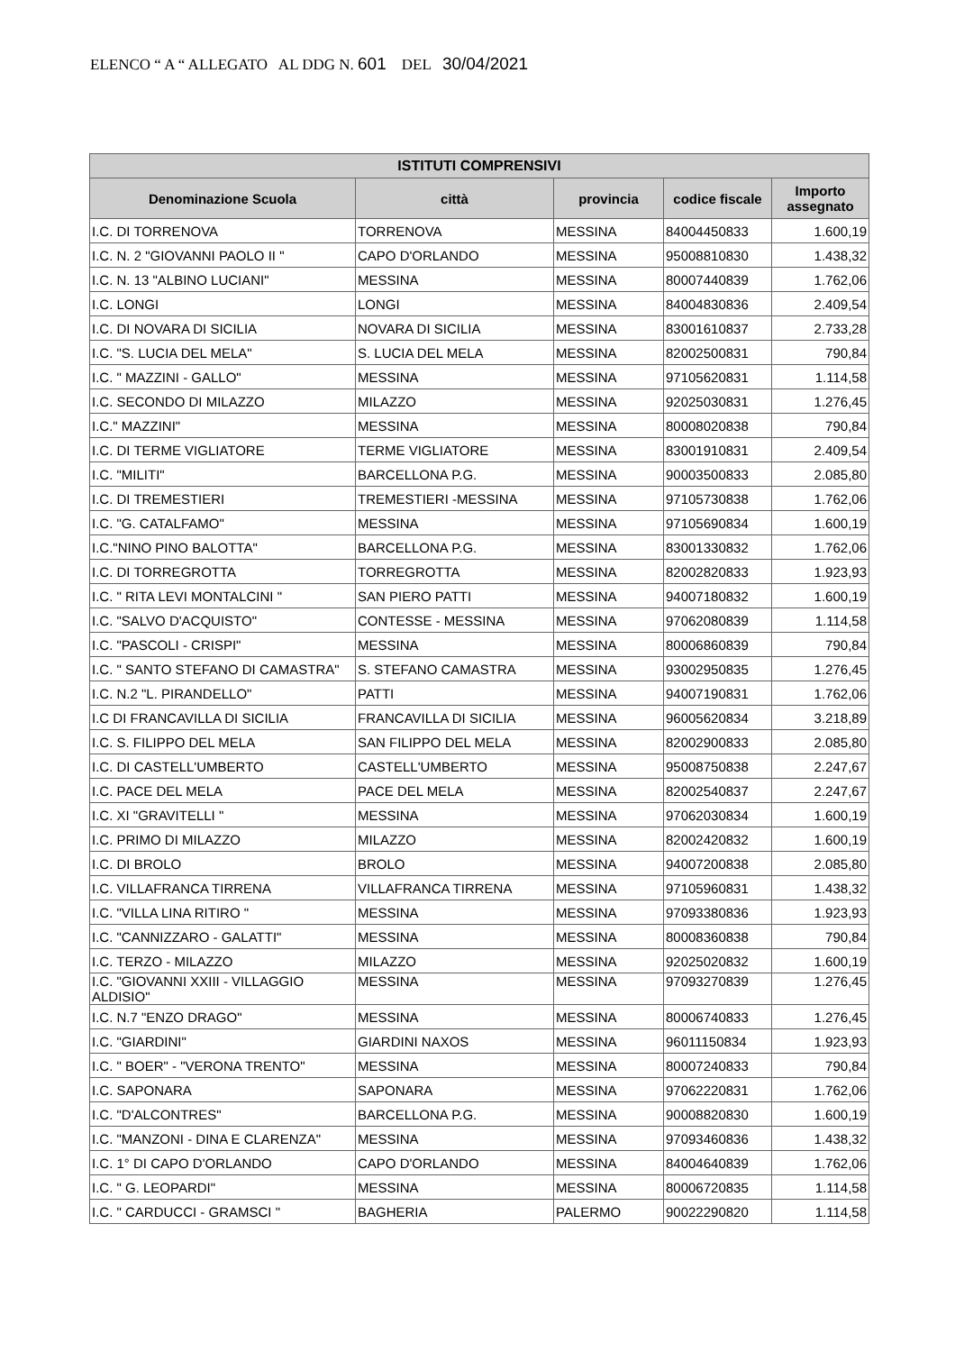ELENCO “ A “ ALLEGATO AL DDG N. 601 DEL 30/04/2021
| ISTITUTI COMPRENSIVI | | | | |
| --- | --- | --- | --- | --- |
| Denominazione Scuola | città | provincia | codice fiscale | Importo assegnato |
| I.C. DI TORRENOVA | TORRENOVA | MESSINA | 84004450833 | 1.600,19 |
| I.C. N. 2 "GIOVANNI PAOLO II " | CAPO D'ORLANDO | MESSINA | 95008810830 | 1.438,32 |
| I.C. N. 13 "ALBINO LUCIANI" | MESSINA | MESSINA | 80007440839 | 1.762,06 |
| I.C. LONGI | LONGI | MESSINA | 84004830836 | 2.409,54 |
| I.C. DI NOVARA DI SICILIA | NOVARA DI SICILIA | MESSINA | 83001610837 | 2.733,28 |
| I.C. "S. LUCIA DEL MELA" | S. LUCIA DEL MELA | MESSINA | 82002500831 | 790,84 |
| I.C. " MAZZINI - GALLO" | MESSINA | MESSINA | 97105620831 | 1.114,58 |
| I.C. SECONDO DI MILAZZO | MILAZZO | MESSINA | 92025030831 | 1.276,45 |
| I.C." MAZZINI" | MESSINA | MESSINA | 80008020838 | 790,84 |
| I.C. DI TERME VIGLIATORE | TERME VIGLIATORE | MESSINA | 83001910831 | 2.409,54 |
| I.C. "MILITI" | BARCELLONA P.G. | MESSINA | 90003500833 | 2.085,80 |
| I.C. DI TREMESTIERI | TREMESTIERI -MESSINA | MESSINA | 97105730838 | 1.762,06 |
| I.C. "G. CATALFAMO" | MESSINA | MESSINA | 97105690834 | 1.600,19 |
| I.C."NINO PINO BALOTTA" | BARCELLONA P.G. | MESSINA | 83001330832 | 1.762,06 |
| I.C. DI TORREGROTTA | TORREGROTTA | MESSINA | 82002820833 | 1.923,93 |
| I.C. " RITA LEVI MONTALCINI " | SAN PIERO PATTI | MESSINA | 94007180832 | 1.600,19 |
| I.C. "SALVO D'ACQUISTO" | CONTESSE - MESSINA | MESSINA | 97062080839 | 1.114,58 |
| I.C. "PASCOLI - CRISPI" | MESSINA | MESSINA | 80006860839 | 790,84 |
| I.C. " SANTO STEFANO DI CAMASTRA" | S. STEFANO CAMASTRA | MESSINA | 93002950835 | 1.276,45 |
| I.C. N.2 "L. PIRANDELLO" | PATTI | MESSINA | 94007190831 | 1.762,06 |
| I.C DI FRANCAVILLA DI SICILIA | FRANCAVILLA DI SICILIA | MESSINA | 96005620834 | 3.218,89 |
| I.C. S. FILIPPO DEL MELA | SAN FILIPPO DEL MELA | MESSINA | 82002900833 | 2.085,80 |
| I.C. DI CASTELL'UMBERTO | CASTELL'UMBERTO | MESSINA | 95008750838 | 2.247,67 |
| I.C. PACE DEL MELA | PACE DEL MELA | MESSINA | 82002540837 | 2.247,67 |
| I.C. XI "GRAVITELLI " | MESSINA | MESSINA | 97062030834 | 1.600,19 |
| I.C. PRIMO DI MILAZZO | MILAZZO | MESSINA | 82002420832 | 1.600,19 |
| I.C. DI BROLO | BROLO | MESSINA | 94007200838 | 2.085,80 |
| I.C. VILLAFRANCA TIRRENA | VILLAFRANCA TIRRENA | MESSINA | 97105960831 | 1.438,32 |
| I.C. "VILLA LINA RITIRO " | MESSINA | MESSINA | 97093380836 | 1.923,93 |
| I.C. "CANNIZZARO - GALATTI" | MESSINA | MESSINA | 80008360838 | 790,84 |
| I.C. TERZO - MILAZZO | MILAZZO | MESSINA | 92025020832 | 1.600,19 |
| I.C. "GIOVANNI XXIII - VILLAGGIO ALDISIO" | MESSINA | MESSINA | 97093270839 | 1.276,45 |
| I.C. N.7 "ENZO DRAGO" | MESSINA | MESSINA | 80006740833 | 1.276,45 |
| I.C. "GIARDINI" | GIARDINI NAXOS | MESSINA | 96011150834 | 1.923,93 |
| I.C. " BOER" - "VERONA TRENTO" | MESSINA | MESSINA | 80007240833 | 790,84 |
| I.C. SAPONARA | SAPONARA | MESSINA | 97062220831 | 1.762,06 |
| I.C. "D'ALCONTRES" | BARCELLONA P.G. | MESSINA | 90008820830 | 1.600,19 |
| I.C. "MANZONI - DINA E CLARENZA" | MESSINA | MESSINA | 97093460836 | 1.438,32 |
| I.C. 1° DI CAPO D'ORLANDO | CAPO D'ORLANDO | MESSINA | 84004640839 | 1.762,06 |
| I.C. " G. LEOPARDI" | MESSINA | MESSINA | 80006720835 | 1.114,58 |
| I.C. " CARDUCCI - GRAMSCI " | BAGHERIA | PALERMO | 90022290820 | 1.114,58 |